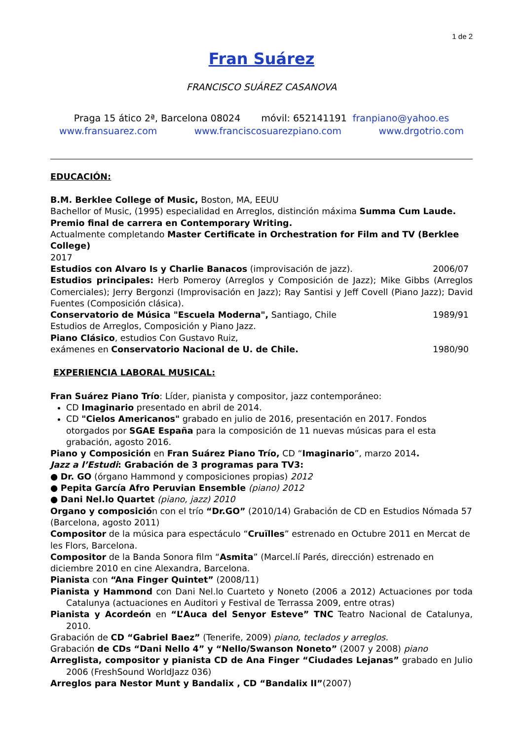1 de 2
Fran Suárez
FRANCISCO SUÁREZ CASANOVA
Praga 15 ático 2ª, Barcelona 08024 móvil: 652141191 franpiano@yahoo.es
www.fransuarez.com www.franciscosuarezpiano.com www.drgotrio.com
EDUCACIÓN:
B.M. Berklee College of Music, Boston, MA, EEUU
Bachellor of Music, (1995) especialidad en Arreglos, distinción máxima Summa Cum Laude. Premio final de carrera en Contemporary Writing.
Actualmente completando Master Certificate in Orchestration for Film and TV (Berklee College)
2017
Estudios con Alvaro Is y Charlie Banacos (improvisación de jazz). 2006/07
Estudios principales: Herb Pomeroy (Arreglos y Composición de Jazz); Mike Gibbs (Arreglos Comerciales); Jerry Bergonzi (Improvisación en Jazz); Ray Santisi y Jeff Covell (Piano Jazz); David Fuentes (Composición clásica).
Conservatorio de Música "Escuela Moderna", Santiago, Chile 1989/91
Estudios de Arreglos, Composición y Piano Jazz.
Piano Clásico, estudios Con Gustavo Ruiz,
exámenes en Conservatorio Nacional de U. de Chile. 1980/90
EXPERIENCIA LABORAL MUSICAL:
Fran Suárez Piano Trío: Líder, pianista y compositor, jazz contemporáneo:
CD Imaginario presentado en abril de 2014.
CD "Cielos Americanos" grabado en julio de 2016, presentación en 2017. Fondos otorgados por SGAE España para la composición de 11 nuevas músicas para el esta grabación, agosto 2016.
Piano y Composición en Fran Suárez Piano Trío, CD “Imaginario”, marzo 2014.
Jazz a l’Estudi: Grabación de 3 programas para TV3:
● Dr. GO (órgano Hammond y composiciones propias) 2012
● Pepita García Afro Peruvian Ensemble (piano) 2012
● Dani Nel.lo Quartet (piano, jazz) 2010
Organo y composición con el trío “Dr.GO” (2010/14) Grabación de CD en Estudios Nómada 57 (Barcelona, agosto 2011)
Compositor de la música para espectáculo “Cruïlles” estrenado en Octubre 2011 en Mercat de les Flors, Barcelona.
Compositor de la Banda Sonora film “Asmita” (Marcel.lí Parés, dirección) estrenado en diciembre 2010 en cine Alexandra, Barcelona.
Pianista con “Ana Finger Quintet” (2008/11)
Pianista y Hammond con Dani Nel.lo Cuarteto y Noneto (2006 a 2012) Actuaciones por toda Catalunya (actuaciones en Auditori y Festival de Terrassa 2009, entre otras)
Pianista y Acordeón en “L’Auca del Senyor Esteve” TNC Teatro Nacional de Catalunya, 2010.
Grabación de CD “Gabriel Baez” (Tenerife, 2009) piano, teclados y arreglos.
Grabación de CDs “Dani Nello 4” y “Nello/Swanson Noneto” (2007 y 2008) piano
Arreglista, compositor y pianista CD de Ana Finger “Ciudades Lejanas” grabado en Julio 2006 (FreshSound WorldJazz 036)
Arreglos para Nestor Munt y Bandalix , CD “Bandalix II”(2007)